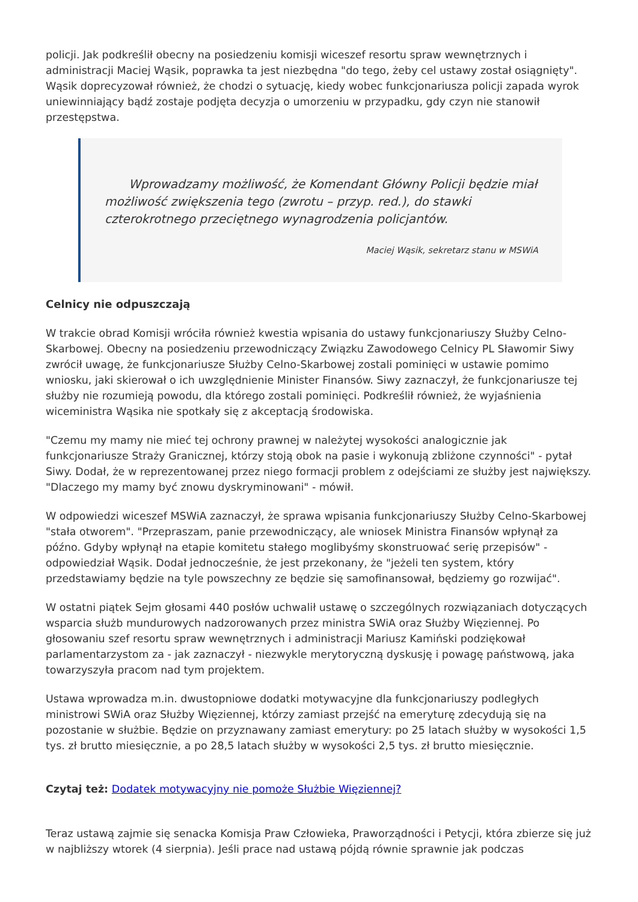policji. Jak podkreślił obecny na posiedzeniu komisji wiceszef resortu spraw wewnętrznych i administracji Maciej Wąsik, poprawka ta jest niezbędna "do tego, żeby cel ustawy został osiągnięty". Wąsik doprecyzował również, że chodzi o sytuację, kiedy wobec funkcjonariusza policji zapada wyrok uniewinniający bądź zostaje podjęta decyzja o umorzeniu w przypadku, gdy czyn nie stanowił przestępstwa.
Wprowadzamy możliwość, że Komendant Główny Policji będzie miał możliwość zwiększenia tego (zwrotu – przyp. red.), do stawki czterokrotnego przeciętnego wynagrodzenia policjantów.
Maciej Wąsik, sekretarz stanu w MSWiA
Celnicy nie odpuszczają
W trakcie obrad Komisji wróciła również kwestia wpisania do ustawy funkcjonariuszy Służby Celno-Skarbowej. Obecny na posiedzeniu przewodniczący Związku Zawodowego Celnicy PL Sławomir Siwy zwrócił uwagę, że funkcjonariusze Służby Celno-Skarbowej zostali pominięci w ustawie pomimo wniosku, jaki skierował o ich uwzględnienie Minister Finansów. Siwy zaznaczył, że funkcjonariusze tej służby nie rozumieją powodu, dla którego zostali pominięci. Podkreślił również, że wyjaśnienia wiceministra Wąsika nie spotkały się z akceptacją środowiska.
"Czemu my mamy nie mieć tej ochrony prawnej w należytej wysokości analogicznie jak funkcjonariusze Straży Granicznej, którzy stoją obok na pasie i wykonują zbliżone czynności" - pytał Siwy. Dodał, że w reprezentowanej przez niego formacji problem z odejściami ze służby jest największy. "Dlaczego my mamy być znowu dyskryminowani" - mówił.
W odpowiedzi wiceszef MSWiA zaznaczył, że sprawa wpisania funkcjonariuszy Służby Celno-Skarbowej "stała otworem". "Przepraszam, panie przewodniczący, ale wniosek Ministra Finansów wpłynął za późno. Gdyby wpłynął na etapie komitetu stałego moglibyśmy skonstruować serię przepisów" - odpowiedział Wąsik. Dodał jednocześnie, że jest przekonany, że "jeżeli ten system, który przedstawiamy będzie na tyle powszechny ze będzie się samofinansował, będziemy go rozwijać".
W ostatni piątek Sejm głosami 440 posłów uchwalił ustawę o szczególnych rozwiązaniach dotyczących wsparcia służb mundurowych nadzorowanych przez ministra SWiA oraz Służby Więziennej. Po głosowaniu szef resortu spraw wewnętrznych i administracji Mariusz Kamiński podziękował parlamentarzystom za - jak zaznaczył - niezwykle merytoryczną dyskusję i powagę państwową, jaka towarzyszyła pracom nad tym projektem.
Ustawa wprowadza m.in. dwustopniowe dodatki motywacyjne dla funkcjonariuszy podległych ministrowi SWiA oraz Służby Więziennej, którzy zamiast przejść na emeryturę zdecydują się na pozostanie w służbie. Będzie on przyznawany zamiast emerytury: po 25 latach służby w wysokości 1,5 tys. zł brutto miesięcznie, a po 28,5 latach służby w wysokości 2,5 tys. zł brutto miesięcznie.
Czytaj też: Dodatek motywacyjny nie pomoże Służbie Więziennej?
Teraz ustawą zajmie się senacka Komisja Praw Człowieka, Praworządności i Petycji, która zbierze się już w najbliższy wtorek (4 sierpnia). Jeśli prace nad ustawą pójdą równie sprawnie jak podczas